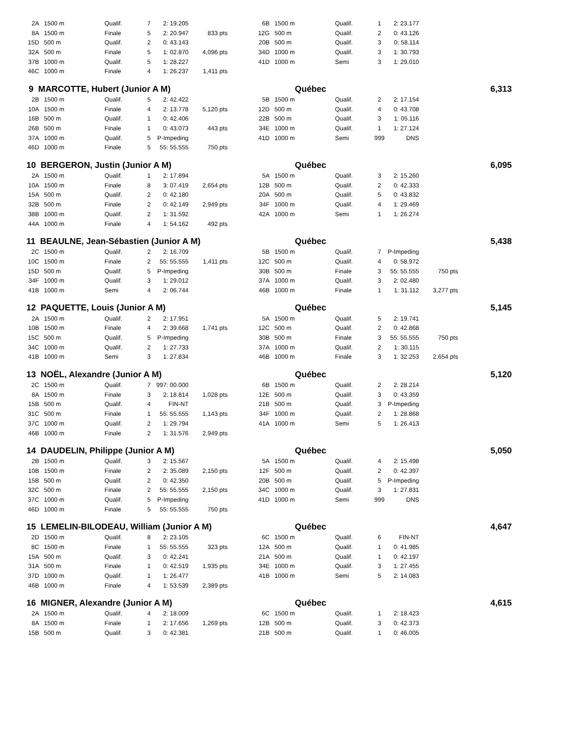| 2A | 1500 m | Qualif. | 7 | 2: 19.205 | | | 6B | 1500 m | Qualif. | 1 | 2: 23.177 | | |
| 8A | 1500 m | Finale | 5 | 2: 20.947 | 833 pts | | 12G | 500 m | Qualif. | 2 | 0: 43.126 | | |
| 15D | 500 m | Qualif. | 2 | 0: 43.143 | | | 20B | 500 m | Qualif. | 3 | 0: 58.114 | | |
| 32A | 500 m | Finale | 5 | 1: 02.870 | 4,096 pts | | 34D | 1000 m | Qualif. | 3 | 1: 30.793 | | |
| 37B | 1000 m | Qualif. | 5 | 1: 28.227 | | | 41D | 1000 m | Semi | 3 | 1: 29.010 | | |
| 46C | 1000 m | Finale | 4 | 1: 26.237 | 1,411 pts | | | | | | | | |
| 9 MARCOTTE, Hubert (Junior A M) | | | | | | | Québec | | | | | 6,313 | |
| 2B | 1500 m | Qualif. | 5 | 2: 42.422 | | | 5B | 1500 m | Qualif. | 2 | 2: 17.154 | | |
| 10A | 1500 m | Finale | 4 | 2: 13.778 | 5,120 pts | | 12D | 500 m | Qualif. | 4 | 0: 43.708 | | |
| 16B | 500 m | Qualif. | 1 | 0: 42.406 | | | 22B | 500 m | Qualif. | 3 | 1: 05.116 | | |
| 26B | 500 m | Finale | 1 | 0: 43.073 | 443 pts | | 34E | 1000 m | Qualif. | 1 | 1: 27.124 | | |
| 37A | 1000 m | Qualif. | 5 | P-Impeding | | | 41D | 1000 m | Semi | 999 | DNS | | |
| 46D | 1000 m | Finale | 5 | 55: 55.555 | 750 pts | | | | | | | | |
| 10 BERGERON, Justin (Junior A M) | | | | | | | Québec | | | | | 6,095 | |
| 2A | 1500 m | Qualif. | 1 | 2: 17.894 | | | 5A | 1500 m | Qualif. | 3 | 2: 15.260 | | |
| 10A | 1500 m | Finale | 8 | 3: 07.419 | 2,654 pts | | 12B | 500 m | Qualif. | 2 | 0: 42.333 | | |
| 15A | 500 m | Qualif. | 2 | 0: 42.180 | | | 20A | 500 m | Qualif. | 5 | 0: 43.832 | | |
| 32B | 500 m | Finale | 2 | 0: 42.149 | 2,949 pts | | 34F | 1000 m | Qualif. | 4 | 1: 29.469 | | |
| 38B | 1000 m | Qualif. | 2 | 1: 31.592 | | | 42A | 1000 m | Semi | 1 | 1: 26.274 | | |
| 44A | 1000 m | Finale | 4 | 1: 54.162 | 492 pts | | | | | | | | |
| 11 BEAULNE, Jean-Sébastien (Junior A M) | | | | | | | Québec | | | | | 5,438 | |
| 2C | 1500 m | Qualif. | 2 | 2: 16.709 | | | 5B | 1500 m | Qualif. | 7 | P-Impeding | | |
| 10C | 1500 m | Finale | 2 | 55: 55.555 | 1,411 pts | | 12C | 500 m | Qualif. | 4 | 0: 58.972 | | |
| 15D | 500 m | Qualif. | 5 | P-Impeding | | | 30B | 500 m | Finale | 3 | 55: 55.555 | 750 pts | |
| 34F | 1000 m | Qualif. | 3 | 1: 29.012 | | | 37A | 1000 m | Qualif. | 3 | 2: 02.480 | | |
| 41B | 1000 m | Semi | 4 | 2: 06.744 | | | 46B | 1000 m | Finale | 1 | 1: 31.112 | 3,277 pts | |
| 12 PAQUETTE, Louis (Junior A M) | | | | | | | Québec | | | | | 5,145 | |
| 2A | 1500 m | Qualif. | 2 | 2: 17.951 | | | 5A | 1500 m | Qualif. | 5 | 2: 19.741 | | |
| 10B | 1500 m | Finale | 4 | 2: 39.668 | 1,741 pts | | 12C | 500 m | Qualif. | 2 | 0: 42.868 | | |
| 15C | 500 m | Qualif. | 5 | P-Impeding | | | 30B | 500 m | Finale | 3 | 55: 55.555 | 750 pts | |
| 34C | 1000 m | Qualif. | 2 | 1: 27.733 | | | 37A | 1000 m | Qualif. | 2 | 1: 30.115 | | |
| 41B | 1000 m | Semi | 3 | 1: 27.834 | | | 46B | 1000 m | Finale | 3 | 1: 32.253 | 2,654 pts | |
| 13 NOËL, Alexandre (Junior A M) | | | | | | | Québec | | | | | 5,120 | |
| 2C | 1500 m | Qualif. | 7 | 997: 00.000 | | | 6B | 1500 m | Qualif. | 2 | 2: 28.214 | | |
| 8A | 1500 m | Finale | 3 | 2: 18.814 | 1,028 pts | | 12E | 500 m | Qualif. | 3 | 0: 43.359 | | |
| 15B | 500 m | Qualif. | 4 | FIN-NT | | | 21B | 500 m | Qualif. | 3 | P-Impeding | | |
| 31C | 500 m | Finale | 1 | 55: 55.555 | 1,143 pts | | 34F | 1000 m | Qualif. | 2 | 1: 28.868 | | |
| 37C | 1000 m | Qualif. | 2 | 1: 29.794 | | | 41A | 1000 m | Semi | 5 | 1: 26.413 | | |
| 46B | 1000 m | Finale | 2 | 1: 31.576 | 2,949 pts | | | | | | | | |
| 14 DAUDELIN, Philippe (Junior A M) | | | | | | | Québec | | | | | 5,050 | |
| 2B | 1500 m | Qualif. | 3 | 2: 15.567 | | | 5A | 1500 m | Qualif. | 4 | 2: 15.498 | | |
| 10B | 1500 m | Finale | 2 | 2: 35.089 | 2,150 pts | | 12F | 500 m | Qualif. | 2 | 0: 42.397 | | |
| 15B | 500 m | Qualif. | 2 | 0: 42.350 | | | 20B | 500 m | Qualif. | 5 | P-Impeding | | |
| 32C | 500 m | Finale | 2 | 55: 55.555 | 2,150 pts | | 34C | 1000 m | Qualif. | 3 | 1: 27.831 | | |
| 37C | 1000 m | Qualif. | 5 | P-Impeding | | | 41D | 1000 m | Semi | 999 | DNS | | |
| 46D | 1000 m | Finale | 5 | 55: 55.555 | 750 pts | | | | | | | | |
| 15 LEMELIN-BILODEAU, William (Junior A M) | | | | | | | Québec | | | | | 4,647 | |
| 2D | 1500 m | Qualif. | 8 | 2: 23.105 | | | 6C | 1500 m | Qualif. | 6 | FIN-NT | | |
| 8C | 1500 m | Finale | 1 | 55: 55.555 | 323 pts | | 12A | 500 m | Qualif. | 1 | 0: 41.985 | | |
| 15A | 500 m | Qualif. | 3 | 0: 42.241 | | | 21A | 500 m | Qualif. | 1 | 0: 42.197 | | |
| 31A | 500 m | Finale | 1 | 0: 42.519 | 1,935 pts | | 34E | 1000 m | Qualif. | 3 | 1: 27.455 | | |
| 37D | 1000 m | Qualif. | 1 | 1: 26.477 | | | 41B | 1000 m | Semi | 5 | 2: 14.083 | | |
| 46B | 1000 m | Finale | 4 | 1: 53.539 | 2,389 pts | | | | | | | | |
| 16 MIGNER, Alexandre (Junior A M) | | | | | | | Québec | | | | | 4,615 | |
| 2A | 1500 m | Qualif. | 4 | 2: 18.009 | | | 6C | 1500 m | Qualif. | 1 | 2: 18.423 | | |
| 8A | 1500 m | Finale | 1 | 2: 17.656 | 1,269 pts | | 12B | 500 m | Qualif. | 3 | 0: 42.373 | | |
| 15B | 500 m | Qualif. | 3 | 0: 42.381 | | | 21B | 500 m | Qualif. | 1 | 0: 46.005 | | |